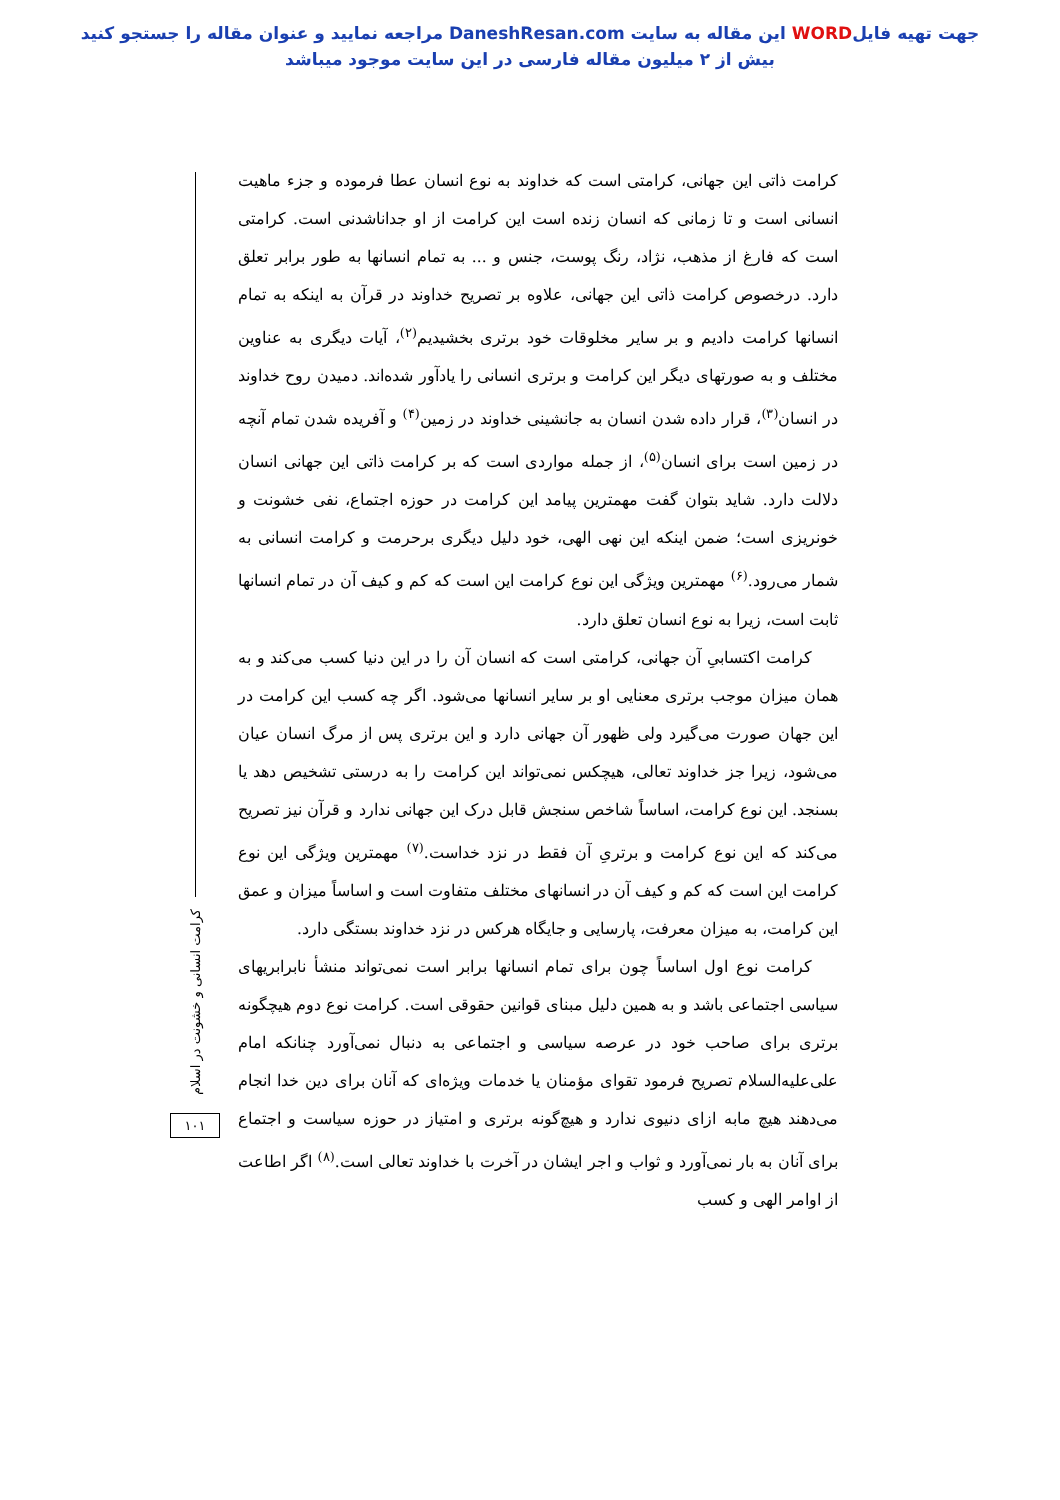جهت تهیه فایلWORD این مقاله به سایت DaneshResan.com مراجعه نمایید و عنوان مقاله را جستجو کنید
بیش از ۲ میلیون مقاله فارسی در این سایت موجود میباشد
کرامت ذاتی این جهانی، کرامتی است که خداوند به نوع انسان عطا فرموده و جزء ماهیت انسانی است و تا زمانی که انسان زنده است این کرامت از او جداناشدنی است. کرامتی است که فارغ از مذهب، نژاد، رنگ پوست، جنس و ... به تمام انسانها به طور برابر تعلق دارد. درخصوص کرامت ذاتی این جهانی، علاوه بر تصریح خداوند در قرآن به اینکه به تمام انسانها کرامت دادیم و بر سایر مخلوقات خود برتری بخشیدیم<sup>(۲)</sup>، آیات دیگری به عناوین مختلف و به صورتهای دیگر این کرامت و برتری انسانی را یادآور شده‌اند. دمیدن روح خداوند در انسان<sup>(۳)</sup>، قرار داده شدن انسان به جانشینی خداوند در زمین<sup>(۴)</sup> و آفریده شدن تمام آنچه در زمین است برای انسان<sup>(۵)</sup>، از جمله مواردی است که بر کرامت ذاتی این جهانی انسان دلالت دارد. شاید بتوان گفت مهمترین پیامد این کرامت در حوزه اجتماع، نفی خشونت و خونریزی است؛ ضمن اینکه این نهی الهی، خود دلیل دیگری برحرمت و کرامت انسانی به شمار می‌رود.<sup>(۶)</sup> مهمترین ویژگی این نوع کرامت این است که کم و کیف آن در تمام انسانها ثابت است، زیرا به نوع انسان تعلق دارد.
کرامت اکتسابیِ آن جهانی، کرامتی است که انسان آن را در این دنیا کسب می‌کند و به همان میزان موجب برتری معنایی او بر سایر انسانها می‌شود. اگر چه کسب این کرامت در این جهان صورت می‌گیرد ولی ظهور آن جهانی دارد و این برتری پس از مرگ انسان عیان می‌شود، زیرا جز خداوند تعالی، هیچکس نمی‌تواند این کرامت را به درستی تشخیص دهد یا بسنجد. این نوع کرامت، اساساً شاخص سنجش قابل درک این جهانی ندارد و قرآن نیز تصریح می‌کند که این نوع کرامت و برتریِ آن فقط در نزد خداست.<sup>(۷)</sup> مهمترین ویژگی این نوع کرامت این است که کم و کیف آن در انسانهای مختلف متفاوت است و اساساً میزان و عمق این کرامت، به میزان معرفت، پارسایی و جایگاه هرکس در نزد خداوند بستگی دارد.
کرامت نوع اول اساساً چون برای تمام انسانها برابر است نمی‌تواند منشأ نابرابریهای سیاسی اجتماعی باشد و به همین دلیل مبنای قوانین حقوقی است. کرامت نوع دوم هیچگونه برتری برای صاحب خود در عرصه سیاسی و اجتماعی به دنبال نمی‌آورد چنانکه امام علی‌علیه‌السلام تصریح فرمود تقوای مؤمنان یا خدمات ویژه‌ای که آنان برای دین خدا انجام می‌دهند هیچ مابه ازای دنیوی ندارد و هیچ‌گونه برتری و امتیاز در حوزه سیاست و اجتماع برای آنان به بار نمی‌آورد و ثواب و اجر ایشان در آخرت با خداوند تعالی است.<sup>(۸)</sup> اگر اطاعت از اوامر الهی و کسب
کرامت انسانی و خشونت در اسلام
۱۰۱